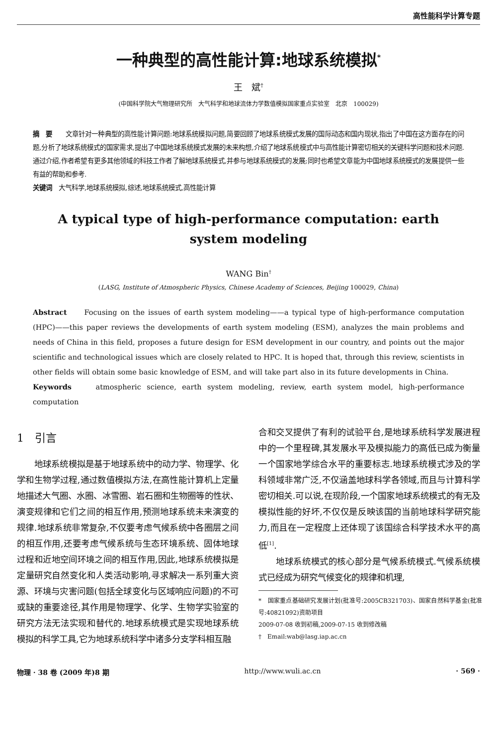高性能科学计算专题
一种典型的高性能计算:地球系统模拟<sup>*</sup>
王　斌<sup>†</sup>
(中国科学院大气物理研究所　大气科学和地球流体力学数值模拟国家重点实验室　北京　100029)
摘　要　　文章针对一种典型的高性能计算问题:地球系统模拟问题,简要回顾了地球系统模式发展的国际动态和国内现状,指出了中国在这方面存在的问题,分析了地球系统模式的国家需求,提出了中国地球系统模式发展的未来构想,介绍了地球系统模式中与高性能计算密切相关的关键科学问题和技术问题.通过介绍,作者希望有更多其他领域的科技工作者了解地球系统模式,并参与地球系统模式的发展;同时也希望文章能为中国地球系统模式的发展提供一些有益的帮助和参考.
关键词　大气科学,地球系统模拟,综述,地球系统模式,高性能计算
A typical type of high-performance computation: earth system modeling
WANG Bin<sup>†</sup>
(LASG, Institute of Atmospheric Physics, Chinese Academy of Sciences, Beijing 100029, China)
Abstract　　Focusing on the issues of earth system modeling——a typical type of high-performance computation (HPC)——this paper reviews the developments of earth system modeling (ESM), analyzes the main problems and needs of China in this field, proposes a future design for ESM development in our country, and points out the major scientific and technological issues which are closely related to HPC. It is hoped that, through this review, scientists in other fields will obtain some basic knowledge of ESM, and will take part also in its future developments in China.
Keywords　　atmospheric science, earth system modeling, review, earth system model, high-performance computation
1　引言
地球系统模拟是基于地球系统中的动力学、物理学、化学和生物学过程,通过数值模拟方法,在高性能计算机上定量地描述大气圈、水圈、冰雪圈、岩石圈和生物圈等的性状、演变规律和它们之间的相互作用,预测地球系统未来演变的规律.地球系统非常复杂,不仅要考虑气候系统中各圈层之间的相互作用,还要考虑气候系统与生态环境系统、固体地球过程和近地空间环境之间的相互作用,因此,地球系统模拟是定量研究自然变化和人类活动影响,寻求解决一系列重大资源、环境与灾害问题(包括全球变化与区域响应问题)的不可或缺的重要途径,其作用是物理学、化学、生物学实验室的研究方法无法实现和替代的.地球系统模式是实现地球系统模拟的科学工具,它为地球系统科学中诸多分支学科相互融
合和交叉提供了有利的试验平台,是地球系统科学发展进程中的一个里程碑,其发展水平及模拟能力的高低已成为衡量一个国家地学综合水平的重要标志.地球系统模式涉及的学科领域非常广泛,不仅涵盖地球科学各领域,而且与计算科学密切相关.可以说,在现阶段,一个国家地球系统模式的有无及模拟性能的好坏,不仅仅是反映该国的当前地球科学研究能力,而且在一定程度上还体现了该国综合科学技术水平的高低<sup>[1]</sup>.
地球系统模式的核心部分是气候系统模式.气候系统模式已经成为研究气候变化的规律和机理,
*　国家重点基础研究发展计划(批准号:2005CB321703)、国家自然科学基金(批准号:40821092)资助项目
2009-07-08 收到初稿,2009-07-15 收到修改稿
†　Email:wab@lasg.iap.ac.cn
物理 · 38 卷 (2009 年)8 期 http://www.wuli.ac.cn · 569 ·